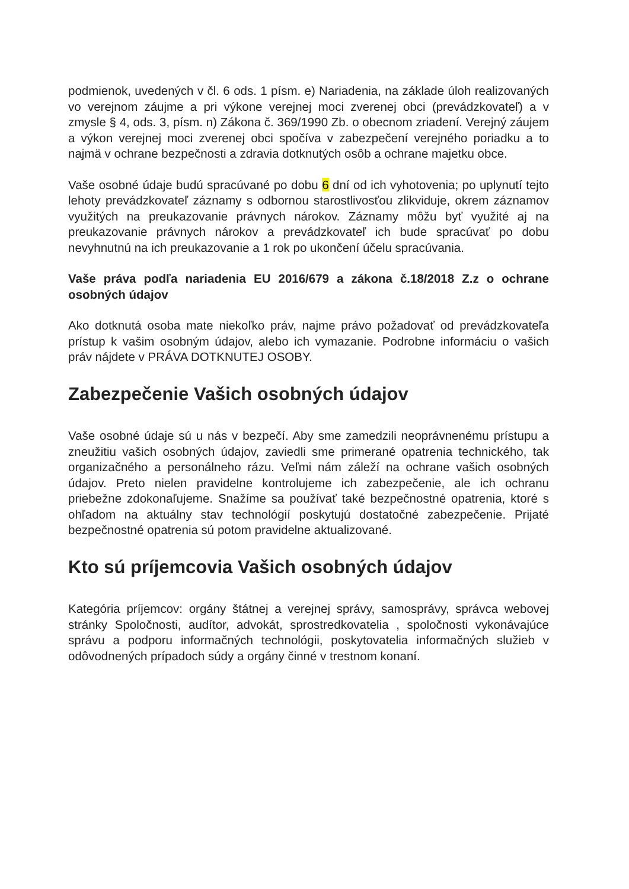podmienok, uvedených v čl. 6 ods. 1 písm. e) Nariadenia, na základe úloh realizovaných vo verejnom záujme a pri výkone verejnej moci zverenej obci (prevádzkovateľ) a v zmysle § 4, ods. 3, písm. n) Zákona č. 369/1990 Zb. o obecnom zriadení. Verejný záujem a výkon verejnej moci zverenej obci spočíva v zabezpečení verejného poriadku a to najmä v ochrane bezpečnosti a zdravia dotknutých osôb a ochrane majetku obce.
Vaše osobné údaje budú spracúvané po dobu 6 dní od ich vyhotovenia; po uplynutí tejto lehoty prevádzkovateľ záznamy s odbornou starostlivosťou zlikviduje, okrem záznamov využitých na preukazovanie právnych nárokov. Záznamy môžu byť využité aj na preukazovanie právnych nárokov a prevádzkovateľ ich bude spracúvať po dobu nevyhnutnú na ich preukazovanie a 1 rok po ukončení účelu spracúvania.
Vaše práva podľa nariadenia EU 2016/679 a zákona č.18/2018 Z.z o ochrane osobných údajov
Ako dotknutá osoba mate niekoľko práv, najme právo požadovať od prevádzkovateľa prístup k vašim osobným údajov, alebo ich vymazanie. Podrobne informáciu o vašich práv nájdete v PRÁVA DOTKNUTEJ OSOBY.
Zabezpečenie Vašich osobných údajov
Vaše osobné údaje sú u nás v bezpečí. Aby sme zamedzili neoprávnenému prístupu a zneužitiu vašich osobných údajov, zaviedli sme primerané opatrenia technického, tak organizačného a personálneho rázu. Veľmi nám záleží na ochrane vašich osobných údajov. Preto nielen pravidelne kontrolujeme ich zabezpečenie, ale ich ochranu priebežne zdokonaľujeme. Snažíme sa používať také bezpečnostné opatrenia, ktoré s ohľadom na aktuálny stav technológií poskytujú dostatočné zabezpečenie. Prijaté bezpečnostné opatrenia sú potom pravidelne aktualizované.
Kto sú príjemcovia Vašich osobných údajov
Kategória príjemcov: orgány štátnej a verejnej správy, samosprávy, správca webovej stránky Spoločnosti, audítor, advokát, sprostredkovatelia , spoločnosti vykonávajúce správu a podporu informačných technológii, poskytovatelia informačných služieb v odôvodnených prípadoch súdy a orgány činné v trestnom konaní.